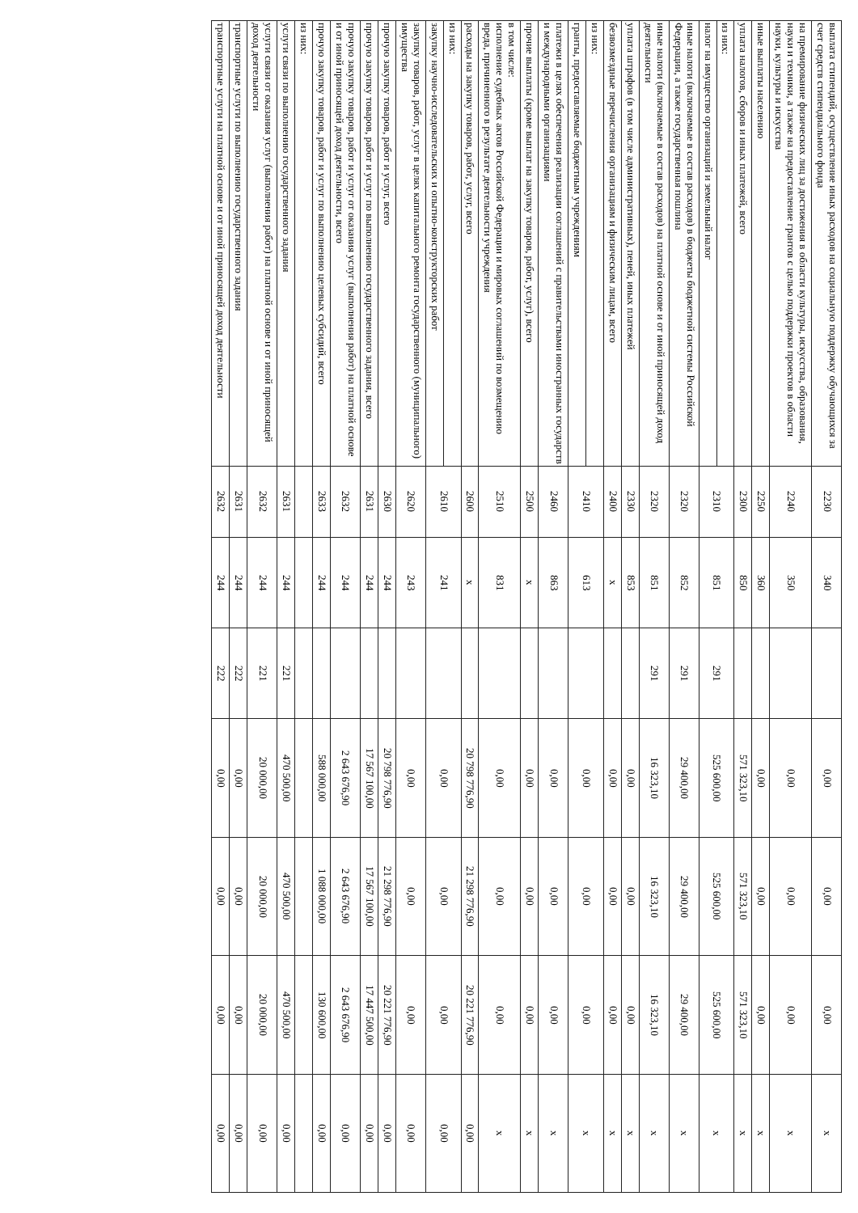| выплата стипендий, осуществление иных расходов на социальную поддержку обучающихся за счет средств стипендиального фонда | 2230 | 340 | | 0,00 | 0,00 | 0,00 | x |
| на премирование физических лиц за достижения в области культуры, искусства, образования, науки и техники, а также на предоставление грантов с целью поддержки проектов в области науки, культуры и искусства | 2240 | 350 | | 0,00 | 0,00 | 0,00 | x |
| иные выплаты населению | 2250 | 360 | | 0,00 | 0,00 | 0,00 | x |
| уплата налогов, сборов и иных платежей, всего | 2300 | 850 | | 571 323,10 | 571 323,10 | 571 323,10 | x |
| из них: | 2310 | 851 | 291 | 525 600,00 | 525 600,00 | 525 600,00 | x |
| налог на имущество организаций и земельный налог | | | | | | | |
| иные налоги (включаемые в состав расходов) в бюджеты бюджетной системы Российской Федерации, а также государственная пошлина | 2320 | 852 | 291 | 29 400,00 | 29 400,00 | 29 400,00 | x |
| иные налоги (включаемые в состав расходов) на платной основе и от иной приносящей доход деятельности | 2320 | 851 | 291 | 16 323,10 | 16 323,10 | 16 323,10 | x |
| уплата штрафов (в том числе административных), пеней, иных платежей | 2330 | 853 | | 0,00 | 0,00 | 0,00 | x |
| безвозмездные перечисления организациям и физическим лицам, всего | 2400 | x | | 0,00 | 0,00 | 0,00 | x |
| из них: | 2410 | 613 | | 0,00 | 0,00 | 0,00 | x |
| гранты, предоставляемые бюджетным учреждениям | | | | | | | |
| платежи в целях обеспечения реализации соглашений с правительствами иностранных государств и международными организациями | 2460 | 863 | | 0,00 | 0,00 | 0,00 | x |
| прочие выплаты (кроме выплат на закупку товаров, работ, услуг), всего | 2500 | x | | 0,00 | 0,00 | 0,00 | x |
| в том числе: исполнение судебных актов Российской Федерации и мировых соглашений по возмещению вреда, причиненного в результате деятельности учреждения | 2510 | 831 | | 0,00 | 0,00 | 0,00 | x |
| расходы на закупку товаров, работ, услуг, всего | 2600 | x | | 20 798 776,90 | 21 298 776,90 | 20 221 776,90 | 0,00 |
| из них: | 2610 | 241 | | 0,00 | 0,00 | 0,00 | 0,00 |
| закупку научно-исследовательских и опытно-конструкторских работ | | | | | | | |
| закупку товаров, работ, услуг в целях капитального ремонта государственного (муниципального) имущества | 2620 | 243 | | 0,00 | 0,00 | 0,00 | 0,00 |
| прочую закупку товаров, работ и услуг, всего | 2630 | 244 | | 20 798 776,90 | 21 298 776,90 | 20 221 776,90 | 0,00 |
| прочую закупку товаров, работ и услуг по выполнению государственного задания, всего | 2631 | 244 | | 17 567 100,00 | 17 567 100,00 | 17 447 500,00 | 0,00 |
| прочую закупку товаров, работ и услуг от оказания услуг (выполнения работ) на платной основе и от иной приносящей доход деятельности, всего | 2632 | 244 | | 2 643 676,90 | 2 643 676,90 | 2 643 676,90 | 0,00 |
| прочую закупку товаров, работ и услуг по выполнению целевых субсидий, всего | 2633 | 244 | | 588 000,00 | 1 088 000,00 | 130 600,00 | 0,00 |
| из них: | | | | | | | |
| услуги связи по выполнению государственного задания | 2631 | 244 | 221 | 470 500,00 | 470 500,00 | 470 500,00 | 0,00 |
| услуги связи от оказания услуг (выполнения работ) на платной основе и от иной приносящей доход деятельности | 2632 | 244 | 221 | 20 000,00 | 20 000,00 | 20 000,00 | 0,00 |
| транспортные услуги по выполнению государственного задания | 2631 | 244 | 222 | 0,00 | 0,00 | 0,00 | 0,00 |
| транспортные услуги на платной основе и от иной приносящей доход деятельности | 2632 | 244 | 222 | 0,00 | 0,00 | 0,00 | 0,00 |